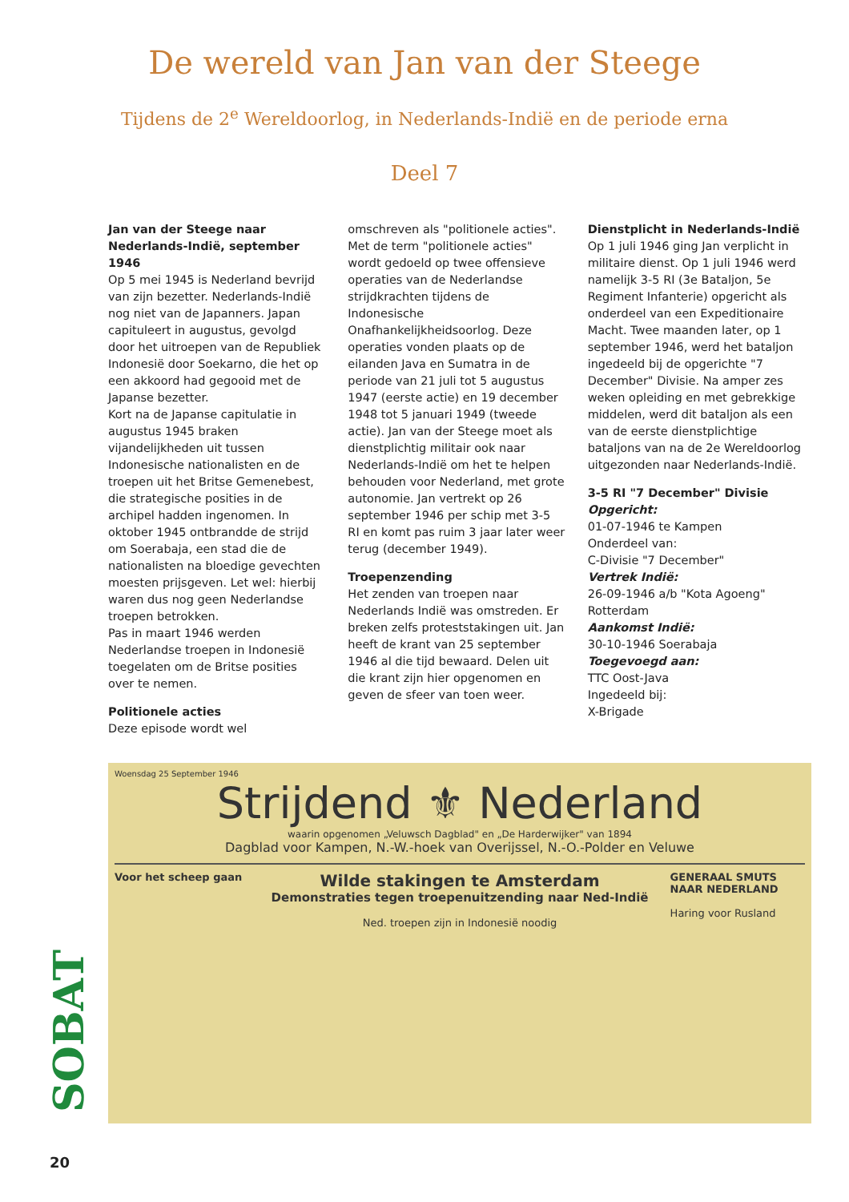De wereld van Jan van der Steege
Tijdens de 2<sup>e</sup> Wereldoorlog, in Nederlands-Indië en de periode erna
Deel 7
Jan van der Steege naar Nederlands-Indië, september 1946
Op 5 mei 1945 is Nederland bevrijd van zijn bezetter. Nederlands-Indië nog niet van de Japanners. Japan capituleert in augustus, gevolgd door het uitroepen van de Republiek Indonesië door Soekarno, die het op een akkoord had gegooid met de Japanse bezetter.
Kort na de Japanse capitulatie in augustus 1945 braken vijandelijkheden uit tussen Indonesische nationalisten en de troepen uit het Britse Gemenebest, die strategische posities in de archipel hadden ingenomen. In oktober 1945 ontbrandde de strijd om Soerabaja, een stad die de nationalisten na bloedige gevechten moesten prijsgeven. Let wel: hierbij waren dus nog geen Nederlandse troepen betrokken.
Pas in maart 1946 werden Nederlandse troepen in Indonesië toegelaten om de Britse posities over te nemen.
Politionele acties
Deze episode wordt wel
omschreven als "politionele acties". Met de term "politionele acties" wordt gedoeld op twee offensieve operaties van de Nederlandse strijdkrachten tijdens de Indonesische Onafhankelijkheidsoorlog. Deze operaties vonden plaats op de eilanden Java en Sumatra in de periode van 21 juli tot 5 augustus 1947 (eerste actie) en 19 december 1948 tot 5 januari 1949 (tweede actie). Jan van der Steege moet als dienstplichtig militair ook naar Nederlands-Indië om het te helpen behouden voor Nederland, met grote autonomie. Jan vertrekt op 26 september 1946 per schip met 3-5 RI en komt pas ruim 3 jaar later weer terug (december 1949).
Troepenzending
Het zenden van troepen naar Nederlands Indië was omstreden. Er breken zelfs proteststakingen uit. Jan heeft de krant van 25 september 1946 al die tijd bewaard. Delen uit die krant zijn hier opgenomen en geven de sfeer van toen weer.
Dienstplicht in Nederlands-Indië
Op 1 juli 1946 ging Jan verplicht in militaire dienst. Op 1 juli 1946 werd namelijk 3-5 RI (3e Bataljon, 5e Regiment Infanterie) opgericht als onderdeel van een Expeditionaire Macht. Twee maanden later, op 1 september 1946, werd het bataljon ingedeeld bij de opgerichte "7 December" Divisie. Na amper zes weken opleiding en met gebrekkige middelen, werd dit bataljon als een van de eerste dienstplichtige bataljons van na de 2e Wereldoorlog uitgezonden naar Nederlands-Indië.
3-5 RI "7 December" Divisie
Opgericht:
01-07-1946 te Kampen
Onderdeel van:
C-Divisie "7 December"
Vertrek Indië:
26-09-1946 a/b "Kota Agoeng" Rotterdam
Aankomst Indië:
30-10-1946 Soerabaja
Toegevoegd aan:
TTC Oost-Java
Ingedeeld bij:
X-Brigade
Woensdag 25 September 1946
Strijdend ⚜ Nederland
waarin opgenomen „Veluwsch Dagblad" en „De Harderwijker" van 1894
Dagblad voor Kampen, N.-W.-hoek van Overijssel, N.-O.-Polder en Veluwe
Voor het scheep gaan
Wilde stakingen te Amsterdam
Demonstraties tegen troepenuitzending naar Ned-Indië
Ned. troepen zijn in Indonesië noodig
GENERAAL SMUTS NAAR NEDERLAND
Haring voor Rusland
SOBAT
20